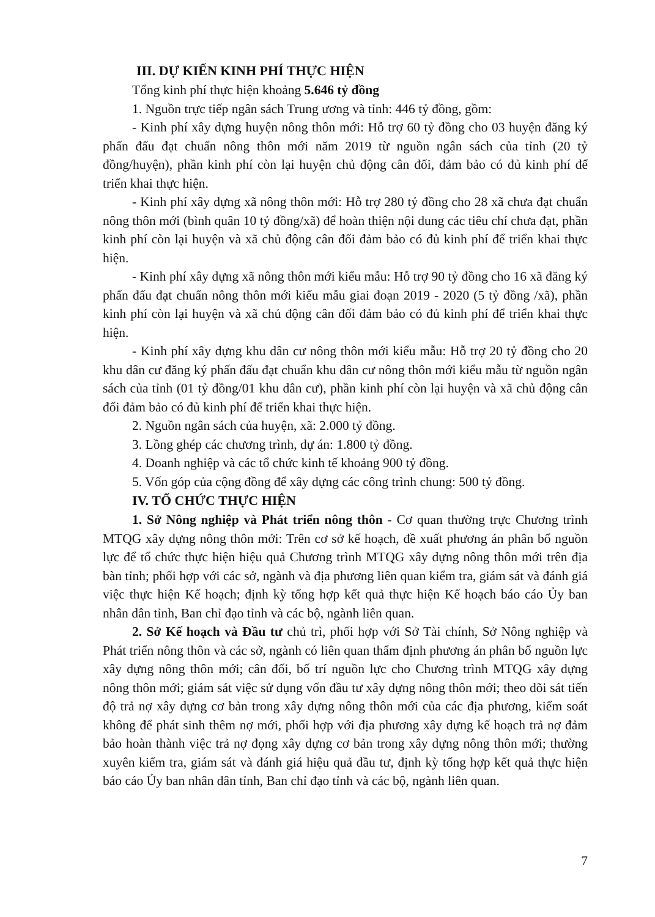III. DỰ KIẾN KINH PHÍ THỰC HIỆN
Tổng kinh phí thực hiện khoảng 5.646 tỷ đồng
1. Nguồn trực tiếp ngân sách Trung ương và tỉnh: 446 tỷ đồng, gồm:
- Kinh phí xây dựng huyện nông thôn mới: Hỗ trợ 60 tỷ đồng cho 03 huyện đăng ký phấn đấu đạt chuẩn nông thôn mới năm 2019 từ nguồn ngân sách của tỉnh (20 tỷ đồng/huyện), phần kinh phí còn lại huyện chủ động cân đối, đảm bảo có đủ kinh phí để triển khai thực hiện.
- Kinh phí xây dựng xã nông thôn mới: Hỗ trợ 280 tỷ đồng cho 28 xã chưa đạt chuẩn nông thôn mới (bình quân 10 tỷ đồng/xã) để hoàn thiện nội dung các tiêu chí chưa đạt, phần kinh phí còn lại huyện và xã chủ động cân đối đảm bảo có đủ kinh phí để triển khai thực hiện.
- Kinh phí xây dựng xã nông thôn mới kiểu mẫu: Hỗ trợ 90 tỷ đồng cho 16 xã đăng ký phấn đấu đạt chuẩn nông thôn mới kiểu mẫu giai đoạn 2019 - 2020 (5 tỷ đồng /xã), phần kinh phí còn lại huyện và xã chủ động cân đối đảm bảo có đủ kinh phí để triển khai thực hiện.
- Kinh phí xây dựng khu dân cư nông thôn mới kiểu mẫu: Hỗ trợ 20 tỷ đồng cho 20 khu dân cư đăng ký phấn đấu đạt chuẩn khu dân cư nông thôn mới kiểu mẫu từ nguồn ngân sách của tỉnh (01 tỷ đồng/01 khu dân cư), phần kinh phí còn lại huyện và xã chủ động cân đối đảm bảo có đủ kinh phí để triển khai thực hiện.
2. Nguồn ngân sách của huyện, xã: 2.000 tỷ đồng.
3. Lồng ghép các chương trình, dự án: 1.800 tỷ đồng.
4. Doanh nghiệp và các tổ chức kinh tế khoảng 900 tỷ đồng.
5. Vốn góp của cộng đồng để xây dựng các công trình chung: 500 tỷ đồng.
IV. TỔ CHỨC THỰC HIỆN
1. Sở Nông nghiệp và Phát triển nông thôn - Cơ quan thường trực Chương trình MTQG xây dựng nông thôn mới: Trên cơ sở kế hoạch, đề xuất phương án phân bổ nguồn lực để tổ chức thực hiện hiệu quả Chương trình MTQG xây dựng nông thôn mới trên địa bàn tỉnh; phối hợp với các sở, ngành và địa phương liên quan kiểm tra, giám sát và đánh giá việc thực hiện Kế hoạch; định kỳ tổng hợp kết quả thực hiện Kế hoạch báo cáo Ủy ban nhân dân tỉnh, Ban chỉ đạo tỉnh và các bộ, ngành liên quan.
2. Sở Kế hoạch và Đầu tư chủ trì, phối hợp với Sở Tài chính, Sở Nông nghiệp và Phát triển nông thôn và các sở, ngành có liên quan thẩm định phương án phân bổ nguồn lực xây dựng nông thôn mới; cân đối, bố trí nguồn lực cho Chương trình MTQG xây dựng nông thôn mới; giám sát việc sử dụng vốn đầu tư xây dựng nông thôn mới; theo dõi sát tiến độ trả nợ xây dựng cơ bản trong xây dựng nông thôn mới của các địa phương, kiểm soát không để phát sinh thêm nợ mới, phối hợp với địa phương xây dựng kế hoạch trả nợ đảm bảo hoàn thành việc trả nợ đọng xây dựng cơ bản trong xây dựng nông thôn mới; thường xuyên kiểm tra, giám sát và đánh giá hiệu quả đầu tư, định kỳ tổng hợp kết quả thực hiện báo cáo Ủy ban nhân dân tỉnh, Ban chỉ đạo tỉnh và các bộ, ngành liên quan.
7